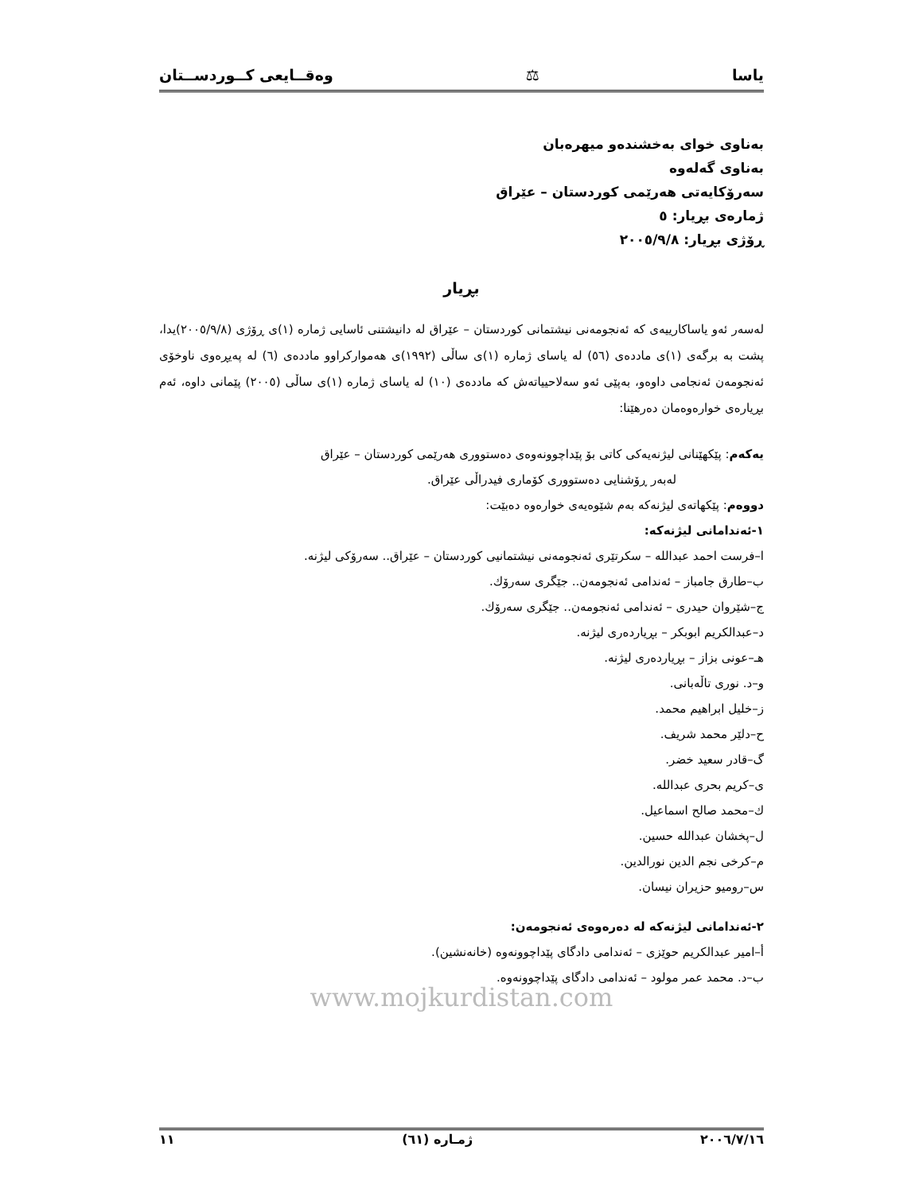یاسا ⚖ وەقــایعی کــوردســتان
بەناوی خوای بەخشندەو میهرەبان
بەناوی گەلەوە
سەرۆکایەتی هەرێمی کوردستان – عێراق
ژمارەی بڕیار: ٥
ڕۆژی بڕیار: ٢٠٠٥/٩/٨
بڕیار
لەسەر ئەو یاساکارییەی کە ئەنجومەنی نیشتمانی کوردستان – عێراق لە دانیشتنی ئاسایی ژمارە (١)ی ڕۆژی (٢٠٠٥/٩/٨)یدا، پشت بە برگەی (١)ی ماددەی (٥٦) لە یاسای ژمارە (١)ی ساڵی (١٩٩٢)ی هەموارکراوو ماددەی (٦) لە پەیڕەوی ناوخۆی ئەنجومەن ئەنجامی داوەو، بەپێی ئەو سەلاحییاتەش کە ماددەی (١٠) لە یاسای ژمارە (١)ی ساڵی (٢٠٠٥) پێمانی داوە، ئەم بڕیارەی خوارەوەمان دەرهێنا:
یەکەم: پێکهێنانی لیژنەیەکی کاتی بۆ پێداچوونەوەی دەستووری هەرێمی کوردستان – عێراق
لەبەر ڕۆشنایی دەستووری کۆماری فیدراڵی عێراق.
دووەم: پێکهاتەی لیژنەکە بەم شێوەیەی خوارەوە دەبێت:
١-ئەندامانی لیژنەکە:
ا–فرست احمد عبدالله – سکرتێری ئەنجومەنی نیشتمانیی کوردستان – عێراق.. سەرۆکی لیژنە.
ب–طارق جامباز – ئەندامی ئەنجومەن.. جێگری سەرۆك.
ج–شێروان حیدری – ئەندامی ئەنجومەن.. جێگری سەرۆك.
د–عبدالکریم ابوبکر – بڕیاردەری لیژنە.
هـ–عونی بزاز – بڕیاردەری لیژنە.
و–د. نوری تاڵەبانی.
ز–خلیل ابراهیم محمد.
ح–دلێر محمد شریف.
گ–قادر سعید خضر.
ی–کریم بحری عبدالله.
ك–محمد صالح اسماعیل.
ل–پخشان عبدالله حسین.
م–کرخی نجم الدین نورالدین.
س–رومیو حزیران نیسان.
٢-ئەندامانی لیژنەکە لە دەرەوەی ئەنجومەن:
أ–امیر عبدالکریم حوێزی – ئەندامی دادگای پێداچوونەوە (خانەنشین).
ب–د. محمد عمر مولود – ئەندامی دادگای پێداچوونەوە.
www.mojkurdistan.com
٢٠٠٦/٧/١٦ ژمـارە (٦١) ١١